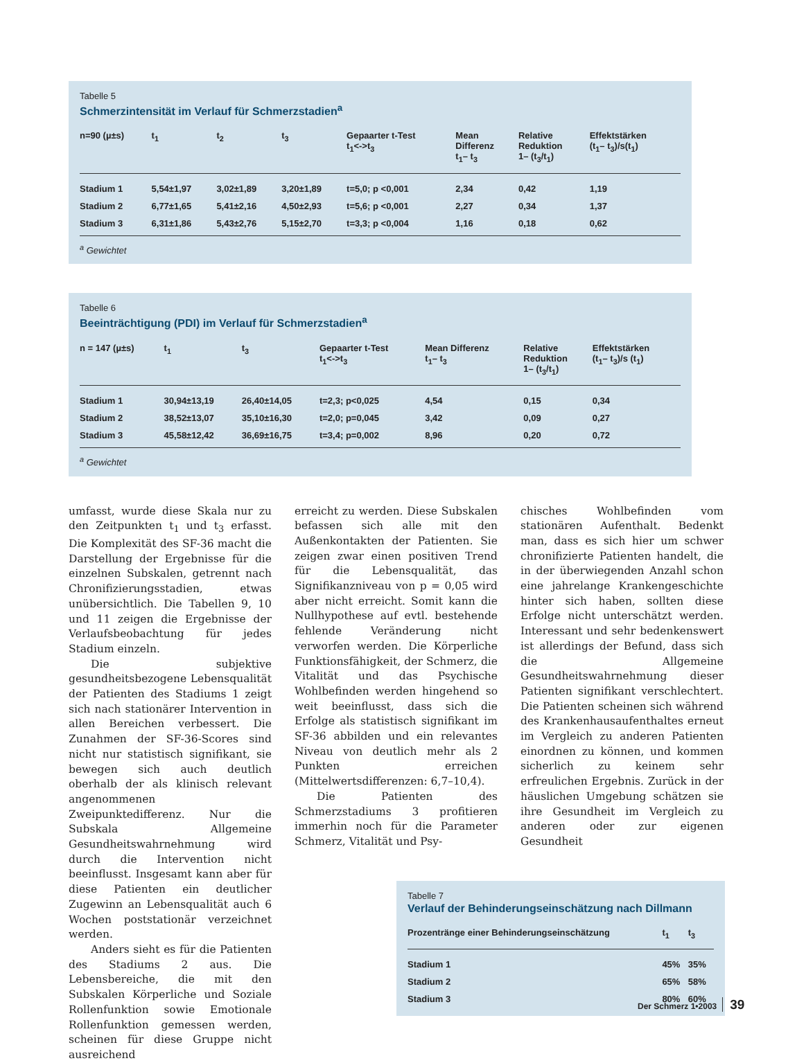Tabelle 5
Schmerzintensität im Verlauf für Schmerzstadien<sup>a</sup>
| n=90 (µ±s) | t<sub>1</sub> | t<sub>2</sub> | t<sub>3</sub> | Gepaarter t-Test t<sub>1</sub><->t<sub>3</sub> | Mean Differenz t<sub>1</sub>– t<sub>3</sub> | Relative Reduktion 1– (t<sub>3</sub>/t<sub>1</sub>) | Effektstärken (t<sub>1</sub>– t<sub>3</sub>)/s(t<sub>1</sub>) |
| --- | --- | --- | --- | --- | --- | --- | --- |
| Stadium 1 | 5,54±1,97 | 3,02±1,89 | 3,20±1,89 | t=5,0; p <0,001 | 2,34 | 0,42 | 1,19 |
| Stadium 2 | 6,77±1,65 | 5,41±2,16 | 4,50±2,93 | t=5,6; p <0,001 | 2,27 | 0,34 | 1,37 |
| Stadium 3 | 6,31±1,86 | 5,43±2,76 | 5,15±2,70 | t=3,3; p <0,004 | 1,16 | 0,18 | 0,62 |
<sup>a</sup> Gewichtet
Tabelle 6
Beeinträchtigung (PDI) im Verlauf für Schmerzstadien<sup>a</sup>
| n = 147 (µ±s) | t<sub>1</sub> | t<sub>3</sub> | Gepaarter t-Test t<sub>1</sub><->t<sub>3</sub> | Mean Differenz t<sub>1</sub>– t<sub>3</sub> | Relative Reduktion 1– (t<sub>3</sub>/t<sub>1</sub>) | Effektstärken (t<sub>1</sub>– t<sub>3</sub>)/s (t<sub>1</sub>) |
| --- | --- | --- | --- | --- | --- | --- |
| Stadium 1 | 30,94±13,19 | 26,40±14,05 | t=2,3; p<0,025 | 4,54 | 0,15 | 0,34 |
| Stadium 2 | 38,52±13,07 | 35,10±16,30 | t=2,0; p=0,045 | 3,42 | 0,09 | 0,27 |
| Stadium 3 | 45,58±12,42 | 36,69±16,75 | t=3,4; p=0,002 | 8,96 | 0,20 | 0,72 |
<sup>a</sup> Gewichtet
umfasst, wurde diese Skala nur zu den Zeitpunkten t<sub>1</sub> und t<sub>3</sub> erfasst. Die Komplexität des SF-36 macht die Darstellung der Ergebnisse für die einzelnen Subskalen, getrennt nach Chronifizierungsstadien, etwas unübersichtlich. Die Tabellen 9, 10 und 11 zeigen die Ergebnisse der Verlaufsbeobachtung für jedes Stadium einzeln.
Die subjektive gesundheitsbezogene Lebensqualität der Patienten des Stadiums 1 zeigt sich nach stationärer Intervention in allen Bereichen verbessert. Die Zunahmen der SF-36-Scores sind nicht nur statistisch signifikant, sie bewegen sich auch deutlich oberhalb der als klinisch relevant angenommenen Zweipunktedifferenz. Nur die Subskala Allgemeine Gesundheitswahrnehmung wird durch die Intervention nicht beeinflusst. Insgesamt kann aber für diese Patienten ein deutlicher Zugewinn an Lebensqualität auch 6 Wochen poststationär verzeichnet werden.
Anders sieht es für die Patienten des Stadiums 2 aus. Die Lebensbereiche, die mit den Subskalen Körperliche und Soziale Rollenfunktion sowie Emotionale Rollenfunktion gemessen werden, scheinen für diese Gruppe nicht ausreichend
erreicht zu werden. Diese Subskalen befassen sich alle mit den Außenkontakten der Patienten. Sie zeigen zwar einen positiven Trend für die Lebensqualität, das Signifikanzniveau von p = 0,05 wird aber nicht erreicht. Somit kann die Nullhypothese auf evtl. bestehende fehlende Veränderung nicht verworfen werden. Die Körperliche Funktionsfähigkeit, der Schmerz, die Vitalität und das Psychische Wohlbefinden werden hingehend so weit beeinflusst, dass sich die Erfolge als statistisch signifikant im SF-36 abbilden und ein relevantes Niveau von deutlich mehr als 2 Punkten erreichen (Mittelwertsdifferenzen: 6,7–10,4).
Die Patienten des Schmerzstadiums 3 profitieren immerhin noch für die Parameter Schmerz, Vitalität und Psy-
chisches Wohlbefinden vom stationären Aufenthalt. Bedenkt man, dass es sich hier um schwer chronifizierte Patienten handelt, die in der überwiegenden Anzahl schon eine jahrelange Krankengeschichte hinter sich haben, sollten diese Erfolge nicht unterschätzt werden. Interessant und sehr bedenkenswert ist allerdings der Befund, dass sich die Allgemeine Gesundheitswahrnehmung dieser Patienten signifikant verschlechtert. Die Patienten scheinen sich während des Krankenhausaufenthaltes erneut im Vergleich zu anderen Patienten einordnen zu können, und kommen sicherlich zu keinem sehr erfreulichen Ergebnis. Zurück in der häuslichen Umgebung schätzen sie ihre Gesundheit im Vergleich zu anderen oder zur eigenen Gesundheit
Tabelle 7
Verlauf der Behinderungseinschätzung nach Dillmann
| Prozentränge einer Behinderungseinschätzung | t<sub>1</sub> | t<sub>3</sub> |
| --- | --- | --- |
| Stadium 1 | 45% | 35% |
| Stadium 2 | 65% | 58% |
| Stadium 3 | 80% | 60% |
Der Schmerz 1•2003 39